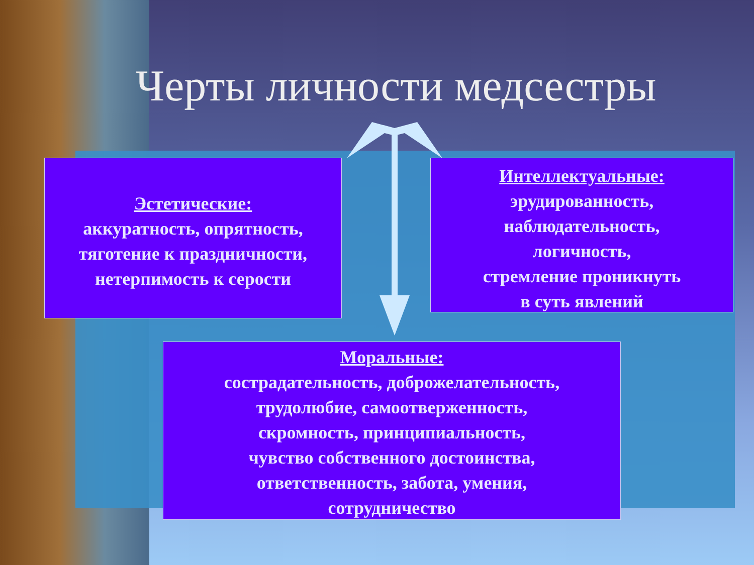Черты личности медсестры
Эстетические:
аккуратность, опрятность, тяготение к праздничности, нетерпимость к серости
Интеллектуальные:
эрудированность,
наблюдательность,
логичность,
стремление проникнуть
в суть явлений
Моральные:
сострадательность, доброжелательность,
трудолюбие, самоотверженность,
скромность, принципиальность,
чувство собственного достоинства,
ответственность, забота, умения,
сотрудничество